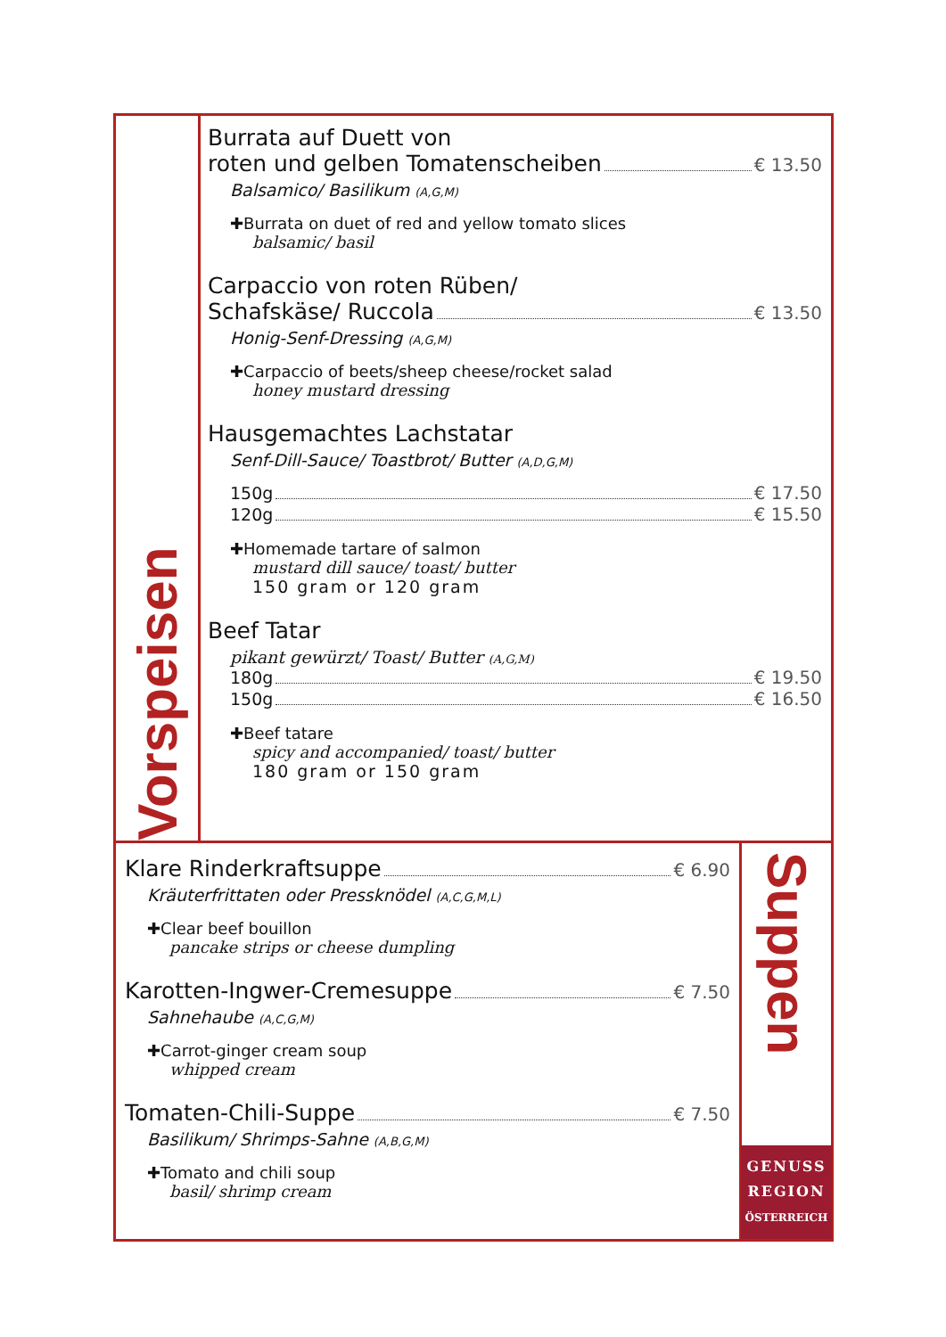Vorspeisen
Burrata auf Duett von
roten und gelben Tomatenscheiben € 13.50
Balsamico/ Basilikum (A,G,M)
✚Burrata on duet of red and yellow tomato slices
balsamic/ basil
Carpaccio von roten Rüben/
Schafskäse/ Ruccola € 13.50
Honig-Senf-Dressing (A,G,M)
✚Carpaccio of beets/sheep cheese/rocket salad
honey mustard dressing
Hausgemachtes Lachstatar
Senf-Dill-Sauce/ Toastbrot/ Butter (A,D,G,M)
150g € 17.50
120g € 15.50
✚Homemade tartare of salmon
mustard dill sauce/ toast/ butter
150 gram or 120 gram
Beef Tatar
pikant gewürzt/ Toast/ Butter (A,G,M)
180g € 19.50
150g € 16.50
✚Beef tatare
spicy and accompanied/ toast/ butter
180 gram or 150 gram
Klare Rinderkraftsuppe € 6.90
Kräuterfrittaten oder Pressknödel (A,C,G,M,L)
✚Clear beef bouillon
pancake strips or cheese dumpling
Karotten-Ingwer-Cremesuppe € 7.50
Sahnehaube (A,C,G,M)
✚Carrot-ginger cream soup
whipped cream
Tomaten-Chili-Suppe € 7.50
Basilikum/ Shrimps-Sahne (A,B,G,M)
✚Tomato and chili soup
basil/ shrimp cream
Suppen
GENUSS
REGION
ÖSTERREICH